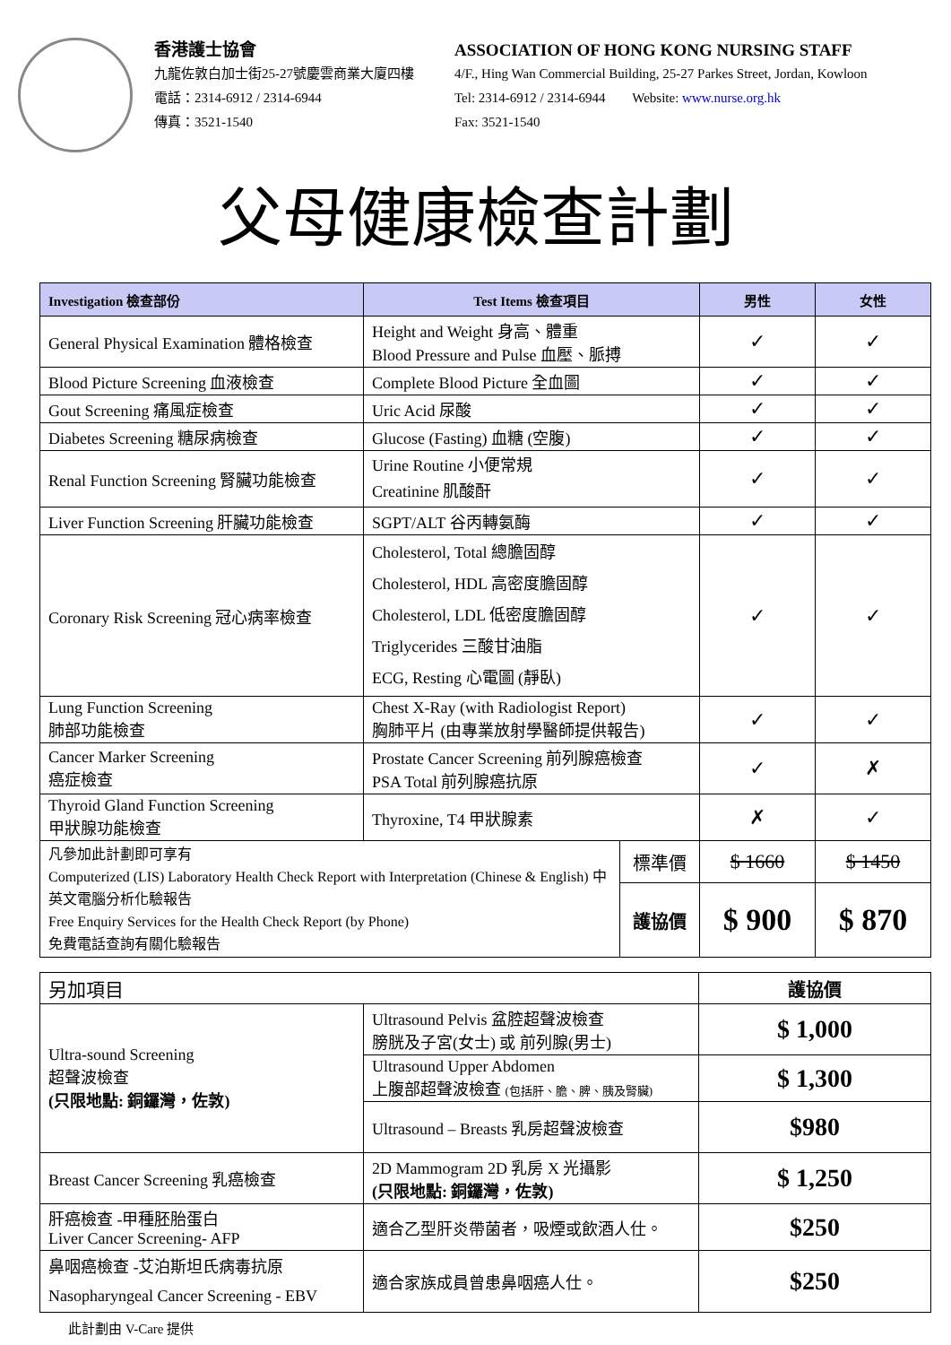香港護士協會
九龍佐敦白加士街25-27號慶雲商業大廈四樓
電話：2314-6912 / 2314-6944
傳真：3521-1540
ASSOCIATION OF HONG KONG NURSING STAFF
4/F., Hing Wan Commercial Building, 25-27 Parkes Street, Jordan, Kowloon
Tel: 2314-6912 / 2314-6944 Website: www.nurse.org.hk
Fax: 3521-1540
父母健康檢查計劃
| Investigation 檢查部份 | Test Items 檢查項目 | | 男性 | 女性 |
| --- | --- | --- | --- | --- |
| General Physical Examination 體格檢查 | Height and Weight 身高、體重 Blood Pressure and Pulse 血壓、脈搏 | | ✓ | ✓ |
| Blood Picture Screening 血液檢查 | Complete Blood Picture 全血圖 | | ✓ | ✓ |
| Gout Screening 痛風症檢查 | Uric Acid 尿酸 | | ✓ | ✓ |
| Diabetes Screening 糖尿病檢查 | Glucose (Fasting) 血糖 (空腹) | | ✓ | ✓ |
| Renal Function Screening 腎臟功能檢查 | Urine Routine 小便常規 Creatinine 肌酸酐 | | ✓ | ✓ |
| Liver Function Screening 肝臟功能檢查 | SGPT/ALT 谷丙轉氨酶 | | ✓ | ✓ |
| Coronary Risk Screening 冠心病率檢查 | Cholesterol, Total 總膽固醇 Cholesterol, HDL 高密度膽固醇 Cholesterol, LDL 低密度膽固醇 Triglycerides 三酸甘油脂 ECG, Resting 心電圖 (靜臥) | | ✓ | ✓ |
| Lung Function Screening 肺部功能檢查 | Chest X-Ray (with Radiologist Report) 胸肺平片 (由專業放射學醫師提供報告) | | ✓ | ✓ |
| Cancer Marker Screening 癌症檢查 | Prostate Cancer Screening 前列腺癌檢查 PSA Total 前列腺癌抗原 | | ✓ | ✗ |
| Thyroid Gland Function Screening 甲狀腺功能檢查 | Thyroxine, T4 甲狀腺素 | | ✗ | ✓ |
| 凡參加此計劃即可享有 Computerized (LIS) Laboratory Health Check Report with Interpretation (Chinese & English) 中英文電腦分析化驗報告 Free Enquiry Services for the Health Check Report (by Phone) 免費電話查詢有關化驗報告 | | 標準價 | $ 1660 | $ 1450 |
| | | 護協價 | $ 900 | $ 870 |
| 另加項目 | | 護協價 |
| Ultra-sound Screening 超聲波檢查 (只限地點: 銅鑼灣，佐敦) | Ultrasound Pelvis 盆腔超聲波檢查 膀胱及子宮(女士) 或 前列腺(男士) | $ 1,000 |
| | Ultrasound Upper Abdomen 上腹部超聲波檢查 (包括肝、膽、脾、胰及腎臟) | $ 1,300 |
| | Ultrasound – Breasts 乳房超聲波檢查 | $980 |
| Breast Cancer Screening 乳癌檢查 | 2D Mammogram 2D 乳房 X 光攝影 (只限地點: 銅鑼灣，佐敦) | $ 1,250 |
| 肝癌檢查 -甲種胚胎蛋白 Liver Cancer Screening- AFP | 適合乙型肝炎帶菌者，吸煙或飲酒人仕。 | $250 |
| 鼻咽癌檢查 -艾泊斯坦氏病毒抗原 Nasopharyngeal Cancer Screening - EBV | 適合家族成員曾患鼻咽癌人仕。 | $250 |
此計劃由 V-Care 提供